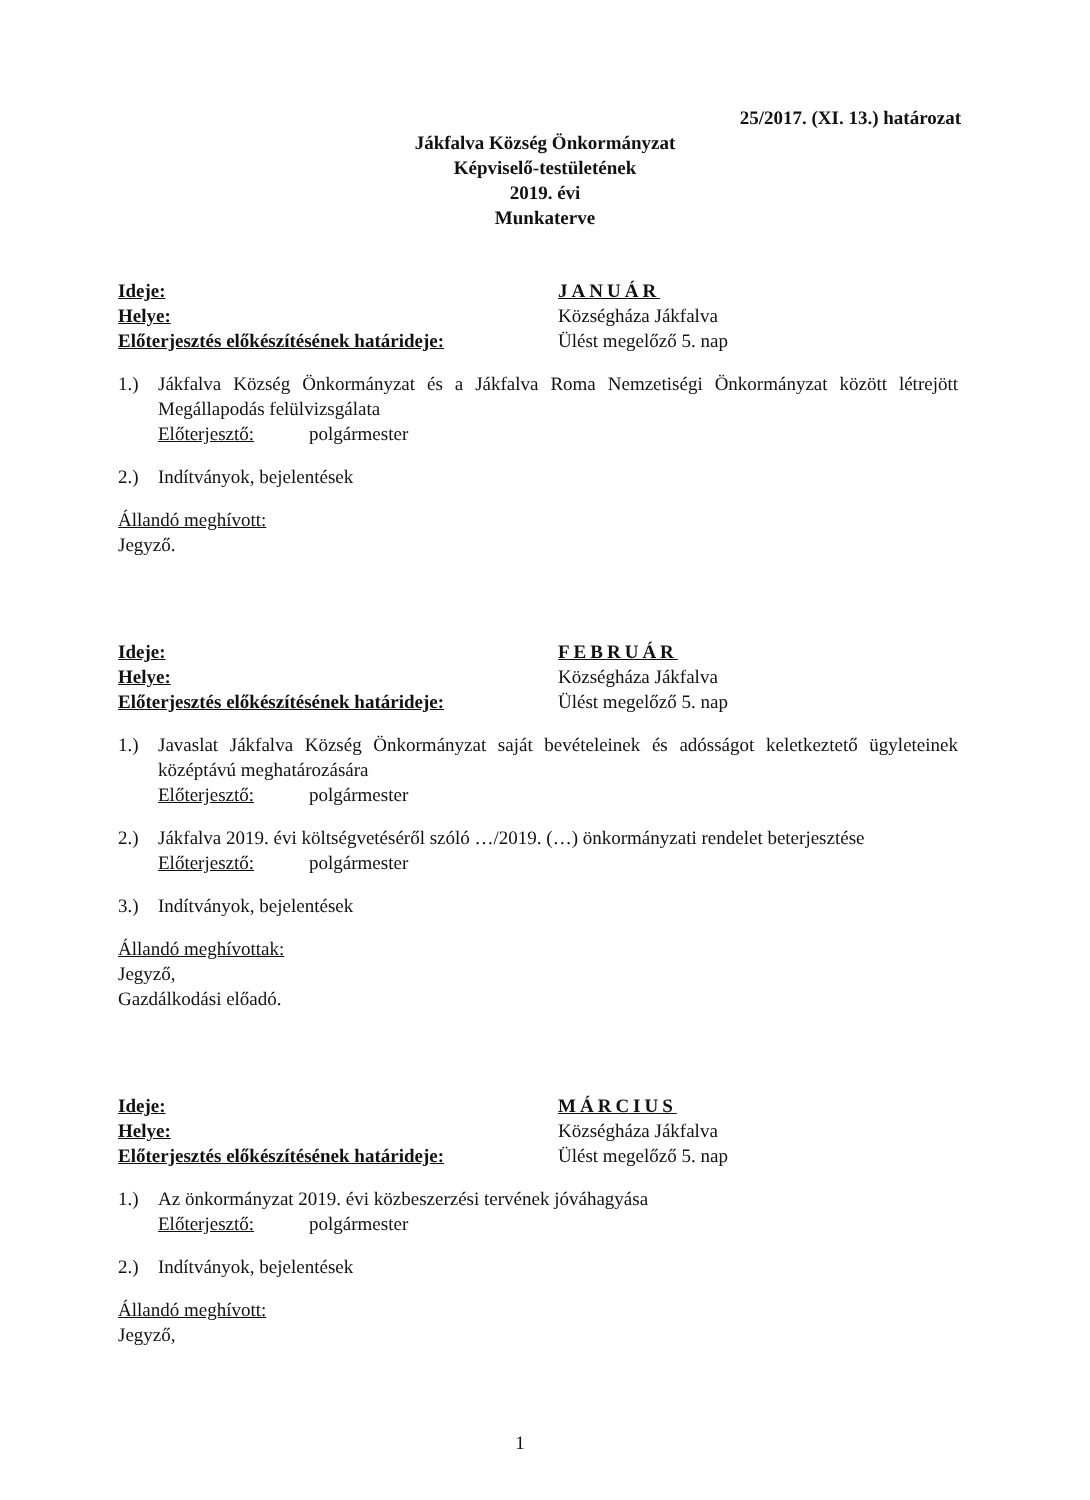25/2017. (XI. 13.) határozat
Jákfalva Község Önkormányzat
Képviselő-testületének
2019. évi
Munkaterve
Ideje:
Helye:
Előterjesztés előkészítésének határideje:
JANUÁR
Községháza Jákfalva
Ülést megelőző 5. nap
1.) Jákfalva Község Önkormányzat és a Jákfalva Roma Nemzetiségi Önkormányzat között létrejött Megállapodás felülvizsgálata
Előterjesztő: polgármester
2.) Indítványok, bejelentések
Állandó meghívott:
Jegyző.
Ideje:
Helye:
Előterjesztés előkészítésének határideje:
FEBRUÁR
Községháza Jákfalva
Ülést megelőző 5. nap
1.) Javaslat Jákfalva Község Önkormányzat saját bevételeinek és adósságot keletkeztető ügyleteinek középtávú meghatározására
Előterjesztő: polgármester
2.) Jákfalva 2019. évi költségvetéséről szóló …/2019. (…) önkormányzati rendelet beterjesztése
Előterjesztő: polgármester
3.) Indítványok, bejelentések
Állandó meghívottak:
Jegyző,
Gazdálkodási előadó.
Ideje:
Helye:
Előterjesztés előkészítésének határideje:
MÁRCIUS
Községháza Jákfalva
Ülést megelőző 5. nap
1.) Az önkormányzat 2019. évi közbeszerzési tervének jóváhagyása
Előterjesztő: polgármester
2.) Indítványok, bejelentések
Állandó meghívott:
Jegyző,
1